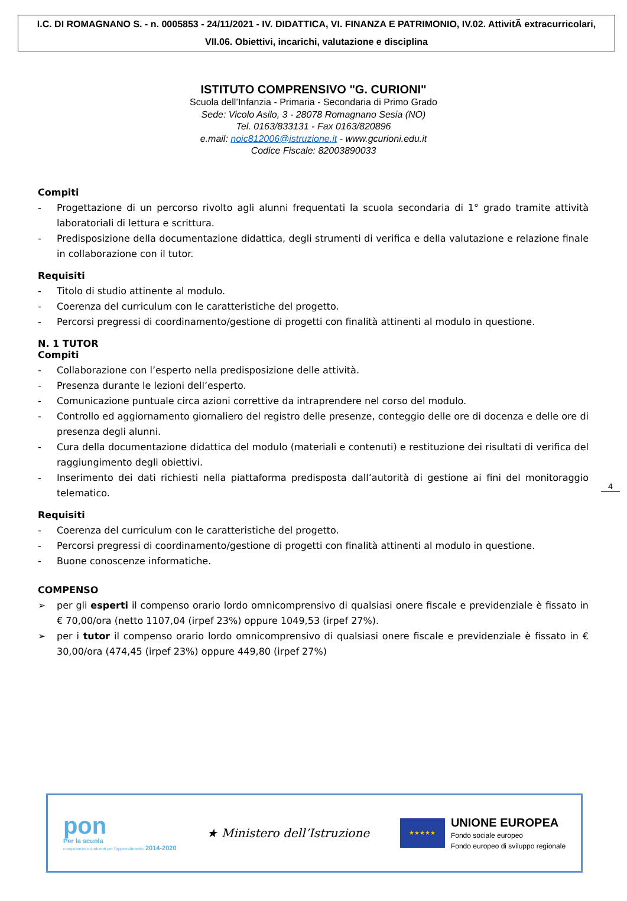I.C. DI ROMAGNANO S. - n. 0005853 - 24/11/2021 - IV. DIDATTICA, VI. FINANZA E PATRIMONIO, IV.02. AttivitÃ extracurricolari, VII.06. Obiettivi, incarichi, valutazione e disciplina
ISTITUTO COMPRENSIVO "G. CURIONI"
Scuola dell’Infanzia - Primaria - Secondaria di Primo Grado
Sede: Vicolo Asilo, 3 - 28078 Romagnano Sesia (NO)
Tel. 0163/833131 - Fax 0163/820896
e.mail: noic812006@istruzione.it - www.gcurioni.edu.it
Codice Fiscale: 82003890033
Compiti
- Progettazione di un percorso rivolto agli alunni frequentati la scuola secondaria di 1° grado tramite attività laboratoriali di lettura e scrittura.
- Predisposizione della documentazione didattica, degli strumenti di verifica e della valutazione e relazione finale in collaborazione con il tutor.
Requisiti
- Titolo di studio attinente al modulo.
- Coerenza del curriculum con le caratteristiche del progetto.
- Percorsi pregressi di coordinamento/gestione di progetti con finalità attinenti al modulo in questione.
N. 1 TUTOR
Compiti
- Collaborazione con l’esperto nella predisposizione delle attività.
- Presenza durante le lezioni dell’esperto.
- Comunicazione puntuale circa azioni correttive da intraprendere nel corso del modulo.
- Controllo ed aggiornamento giornaliero del registro delle presenze, conteggio delle ore di docenza e delle ore di presenza degli alunni.
- Cura della documentazione didattica del modulo (materiali e contenuti) e restituzione dei risultati di verifica del raggiungimento degli obiettivi.
- Inserimento dei dati richiesti nella piattaforma predisposta dall’autorità di gestione ai fini del monitoraggio telematico.
Requisiti
- Coerenza del curriculum con le caratteristiche del progetto.
- Percorsi pregressi di coordinamento/gestione di progetti con finalità attinenti al modulo in questione.
- Buone conoscenze informatiche.
COMPENSO
➢ per gli esperti il compenso orario lordo omnicomprensivo di qualsiasi onere fiscale e previdenziale è fissato in € 70,00/ora (netto 1107,04 (irpef 23%) oppure 1049,53 (irpef 27%).
➢ per i tutor il compenso orario lordo omnicomprensivo di qualsiasi onere fiscale e previdenziale è fissato in € 30,00/ora (474,45 (irpef 23%) oppure 449,80 (irpef 27%)
4
pon
Per la scuola
competenze e ambienti per l'apprendimento 2014-2020
★ Ministero dell’Istruzione
★★★★★
UNIONE EUROPEA
Fondo sociale europeo
Fondo europeo di sviluppo regionale